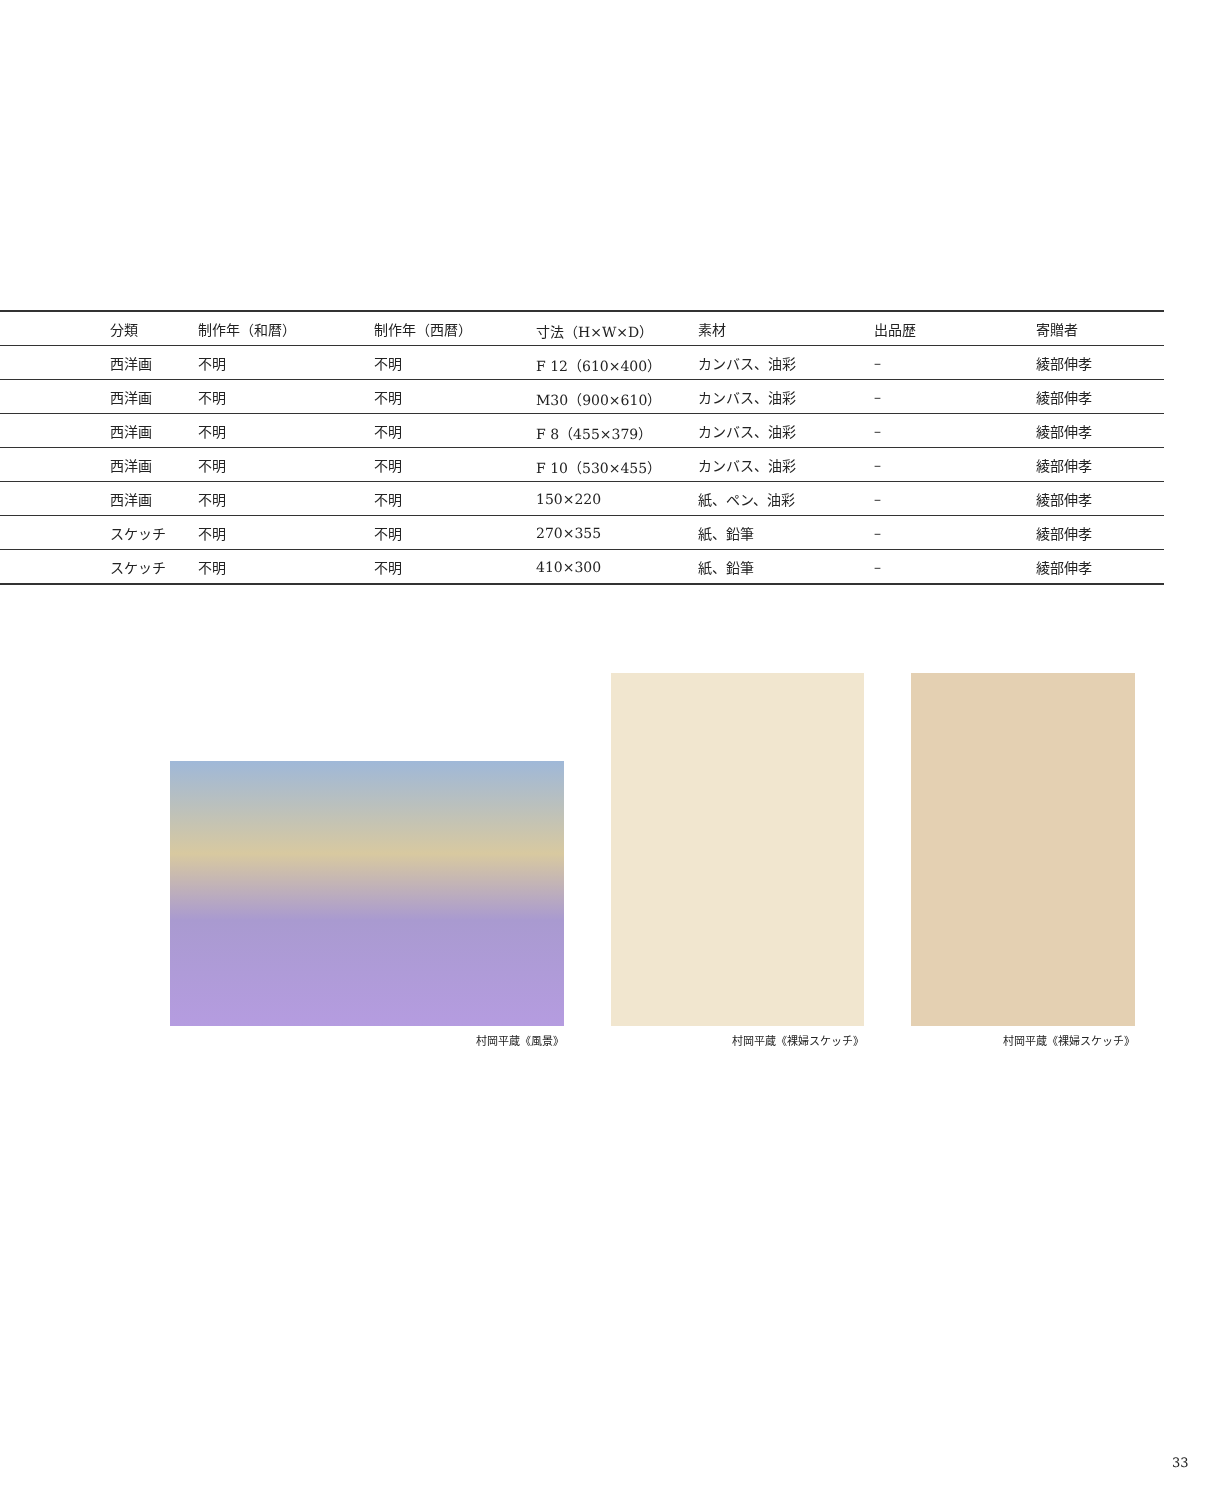| | 分類 | 制作年（和暦） | 制作年（西暦） | 寸法（H×W×D） | 素材 | 出品歴 | 寄贈者 |
| --- | --- | --- | --- | --- | --- | --- | --- |
| | 西洋画 | 不明 | 不明 | F 12（610×400） | カンバス、油彩 | – | 綾部伸孝 |
| | 西洋画 | 不明 | 不明 | M30（900×610） | カンバス、油彩 | – | 綾部伸孝 |
| | 西洋画 | 不明 | 不明 | F 8（455×379） | カンバス、油彩 | – | 綾部伸孝 |
| | 西洋画 | 不明 | 不明 | F 10（530×455） | カンバス、油彩 | – | 綾部伸孝 |
| | 西洋画 | 不明 | 不明 | 150×220 | 紙、ペン、油彩 | – | 綾部伸孝 |
| | スケッチ | 不明 | 不明 | 270×355 | 紙、鉛筆 | – | 綾部伸孝 |
| | スケッチ | 不明 | 不明 | 410×300 | 紙、鉛筆 | – | 綾部伸孝 |
村岡平蔵《風景》 村岡平蔵《裸婦スケッチ》 村岡平蔵《裸婦スケッチ》
33